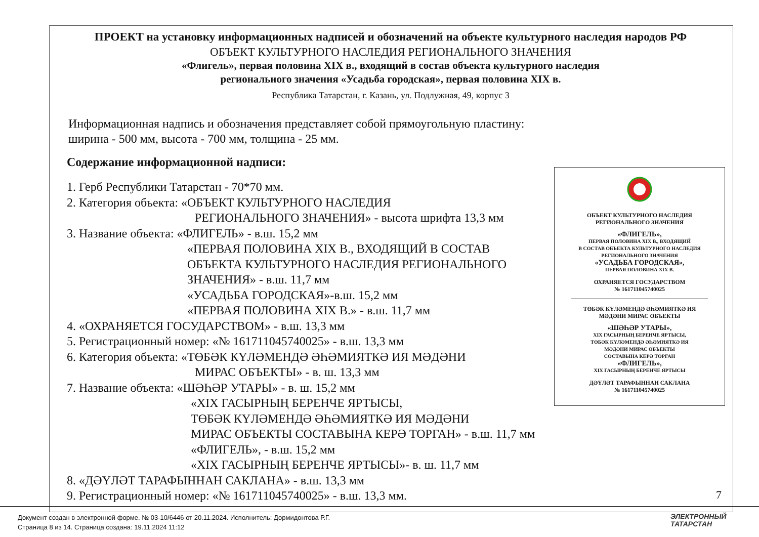ПРОЕКТ на установку информационных надписей и обозначений на объекте культурного наследия народов РФ
ОБЪЕКТ КУЛЬТУРНОГО НАСЛЕДИЯ РЕГИОНАЛЬНОГО ЗНАЧЕНИЯ
«Флигель», первая половина XIX в., входящий в состав объекта культурного наследия
регионального значения «Усадьба городская», первая половина XIX в.
Республика Татарстан, г. Казань, ул. Подлужная, 49, корпус 3
Информационная надпись и обозначения представляет собой прямоугольную пластину:
ширина - 500 мм, высота - 700 мм, толщина - 25 мм.
Содержание информационной надписи:
1. Герб Республики Татарстан - 70*70 мм.
2. Категория объекта: «ОБЪЕКТ КУЛЬТУРНОГО НАСЛЕДИЯ
РЕГИОНАЛЬНОГО ЗНАЧЕНИЯ» - высота шрифта 13,3 мм
3. Название объекта: «ФЛИГЕЛЬ» - в.ш. 15,2 мм
«ПЕРВАЯ ПОЛОВИНА XIX В., ВХОДЯЩИЙ В СОСТАВ
ОБЪЕКТА КУЛЬТУРНОГО НАСЛЕДИЯ РЕГИОНАЛЬНОГО
ЗНАЧЕНИЯ» - в.ш. 11,7 мм
«УСАДЬБА ГОРОДСКАЯ»-в.ш. 15,2 мм
«ПЕРВАЯ ПОЛОВИНА XIX В.» - в.ш. 11,7 мм
4. «ОХРАНЯЕТСЯ ГОСУДАРСТВОМ» - в.ш. 13,3 мм
5. Регистрационный номер: «№ 161711045740025» - в.ш. 13,3 мм
6. Категория объекта: «ТӨБӘК КҮЛӘМЕНДӘ ӘҺӘМИЯТКӘ ИЯ МӘДӘНИ
МИРАС ОБЪЕКТЫ» - в. ш. 13,3 мм
7. Название объекта: «ШӘҺӘР УТАРЫ» - в. ш. 15,2 мм
«XIX ГАСЫРНЫҢ БЕРЕНЧЕ ЯРТЫСЫ,
ТӨБӘК КҮЛӘМЕНДӘ ӘҺӘМИЯТКӘ ИЯ МӘДӘНИ
МИРАС ОБЪЕКТЫ СОСТАВЫНА КЕРӘ ТОРГАН» - в.ш. 11,7 мм
«ФЛИГЕЛЬ», - в.ш. 15,2 мм
«XIX ГАСЫРНЫҢ БЕРЕНЧЕ ЯРТЫСЫ»- в. ш. 11,7 мм
8. «ДӘҮЛӘТ ТАРАФЫННАН САКЛАНА» - в.ш. 13,3 мм
9. Регистрационный номер: «№ 161711045740025» - в.ш. 13,3 мм.
ОБЪЕКТ КУЛЬТУРНОГО НАСЛЕДИЯ
РЕГИОНАЛЬНОГО ЗНАЧЕНИЯ
«ФЛИГЕЛЬ»,
ПЕРВАЯ ПОЛОВИНА XIX В., ВХОДЯЩИЙ
В СОСТАВ ОБЪЕКТА КУЛЬТУРНОГО НАСЛЕДИЯ
РЕГИОНАЛЬНОГО ЗНАЧЕНИЯ
«УСАДЬБА ГОРОДСКАЯ»,
ПЕРВАЯ ПОЛОВИНА XIX В.
ОХРАНЯЕТСЯ ГОСУДАРСТВОМ
№ 161711045740025
ТӨБӘК КҮЛӘМЕНДӘ ӘҺӘМИЯТКӘ ИЯ
МӘДӘНИ МИРАС ОБЪЕКТЫ
«ШӘҺӘР УТАРЫ»,
XIX ГАСЫРНЫҢ БЕРЕНЧЕ ЯРТЫСЫ,
ТӨБӘК КҮЛӘМЕНДӘ ӘҺӘМИЯТКӘ ИЯ
МӘДӘНИ МИРАС ОБЪЕКТЫ
СОСТАВЫНА КЕРӘ ТОРГАН
«ФЛИГЕЛЬ»,
XIX ГАСЫРНЫҢ БЕРЕНЧЕ ЯРТЫСЫ
ДӘҮЛӘТ ТАРАФЫННАН САКЛАНА
№ 161711045740025
7
Документ создан в электронной форме. № 03-10/6446 от 20.11.2024. Исполнитель: Дормидонтова Р.Г.
Страница 8 из 14. Страница создана: 19.11.2024 11:12
ЭЛЕКТРОННЫЙ
ТАТАРСТАН